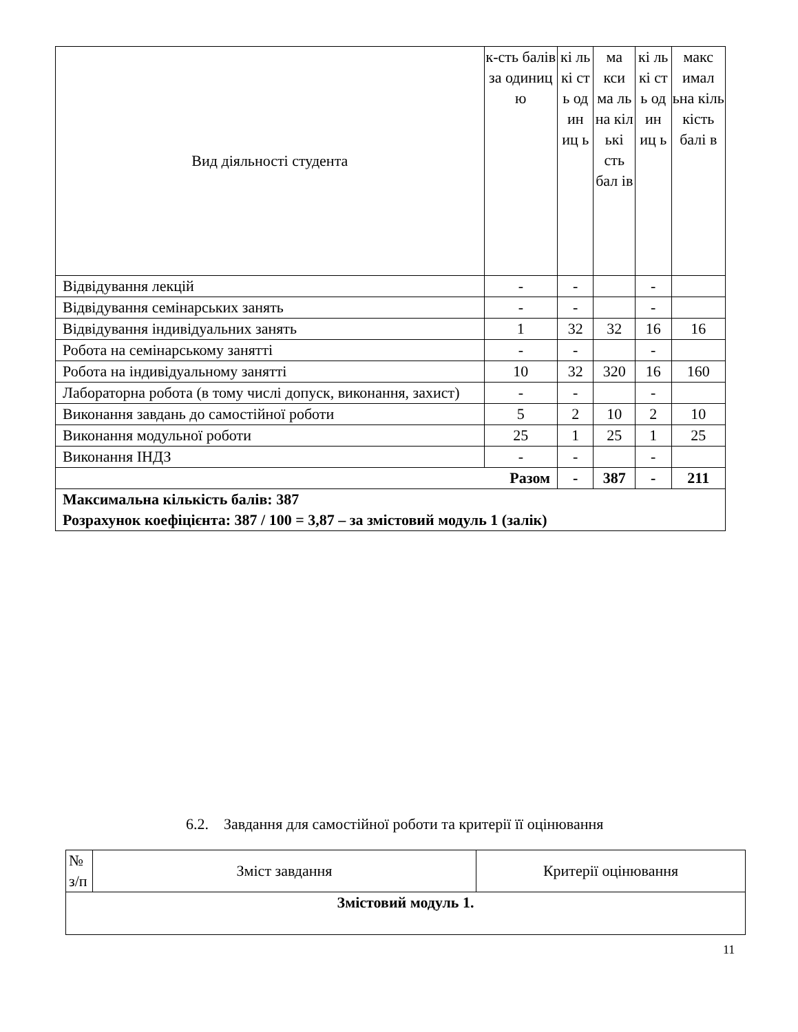| Вид діяльності студента | к-сть балів за одиниц ю | кі ль кі ст ь од ин иц ь | ма кси ма ль на кіл ькі сть бал ів | кі ль кі ст ь од ин иц ь | макс имал ьна кіль кість балі в |
| --- | --- | --- | --- | --- | --- |
| Відвідування лекцій | - | - | | - | |
| Відвідування семінарських занять | - | - | | - | |
| Відвідування індивідуальних занять | 1 | 32 | 32 | 16 | 16 |
| Робота на семінарському занятті | - | - | | - | |
| Робота на індивідуальному занятті | 10 | 32 | 320 | 16 | 160 |
| Лабораторна робота (в тому числі допуск, виконання, захист) | - | - | | - | |
| Виконання завдань до самостійної роботи | 5 | 2 | 10 | 2 | 10 |
| Виконання модульної роботи | 25 | 1 | 25 | 1 | 25 |
| Виконання ІНДЗ | - | - | | - | |
| Разом | | - | 387 | - | 211 |
| Максимальна кількість балів: 387 Розрахунок коефіцієнта: 387 / 100 = 3,87 – за змістовий модуль 1 (залік) | | | | | |
6.2. Завдання для самостійної роботи та критерії її оцінювання
| № з/п | Зміст завдання | Критерії оцінювання |
| --- | --- | --- |
| Змістовий модуль 1. | | |
11